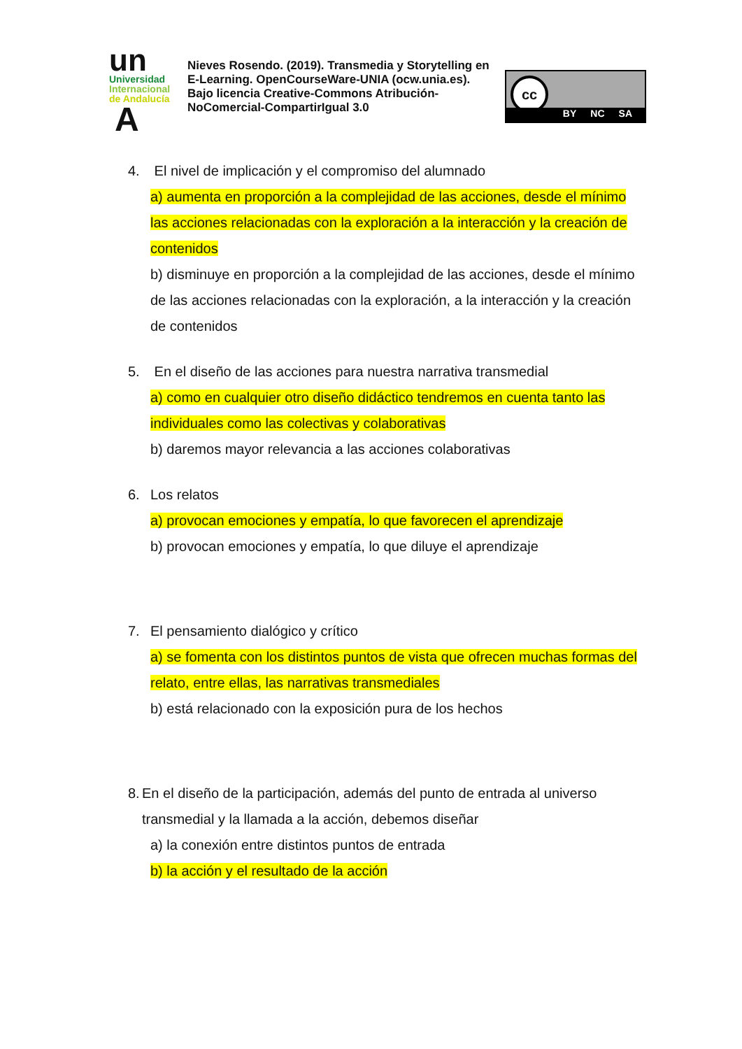un
Universidad
Internacional
de Andalucía
A
Nieves Rosendo. (2019). Transmedia y Storytelling en E-Learning. OpenCourseWare-UNIA (ocw.unia.es). Bajo licencia Creative-Commons Atribución-NoComercial-CompartirIgual 3.0
cc
BY NC SA
4. El nivel de implicación y el compromiso del alumnado
a) aumenta en proporción a la complejidad de las acciones, desde el mínimo las acciones relacionadas con la exploración a la interacción y la creación de contenidos
b) disminuye en proporción a la complejidad de las acciones, desde el mínimo de las acciones relacionadas con la exploración, a la interacción y la creación de contenidos
5. En el diseño de las acciones para nuestra narrativa transmedial
a) como en cualquier otro diseño didáctico tendremos en cuenta tanto las individuales como las colectivas y colaborativas
b) daremos mayor relevancia a las acciones colaborativas
6. Los relatos
a) provocan emociones y empatía, lo que favorecen el aprendizaje
b) provocan emociones y empatía, lo que diluye el aprendizaje
7. El pensamiento dialógico y crítico
a) se fomenta con los distintos puntos de vista que ofrecen muchas formas del relato, entre ellas, las narrativas transmediales
b) está relacionado con la exposición pura de los hechos
8. En el diseño de la participación, además del punto de entrada al universo transmedial y la llamada a la acción, debemos diseñar
a) la conexión entre distintos puntos de entrada
b) la acción y el resultado de la acción